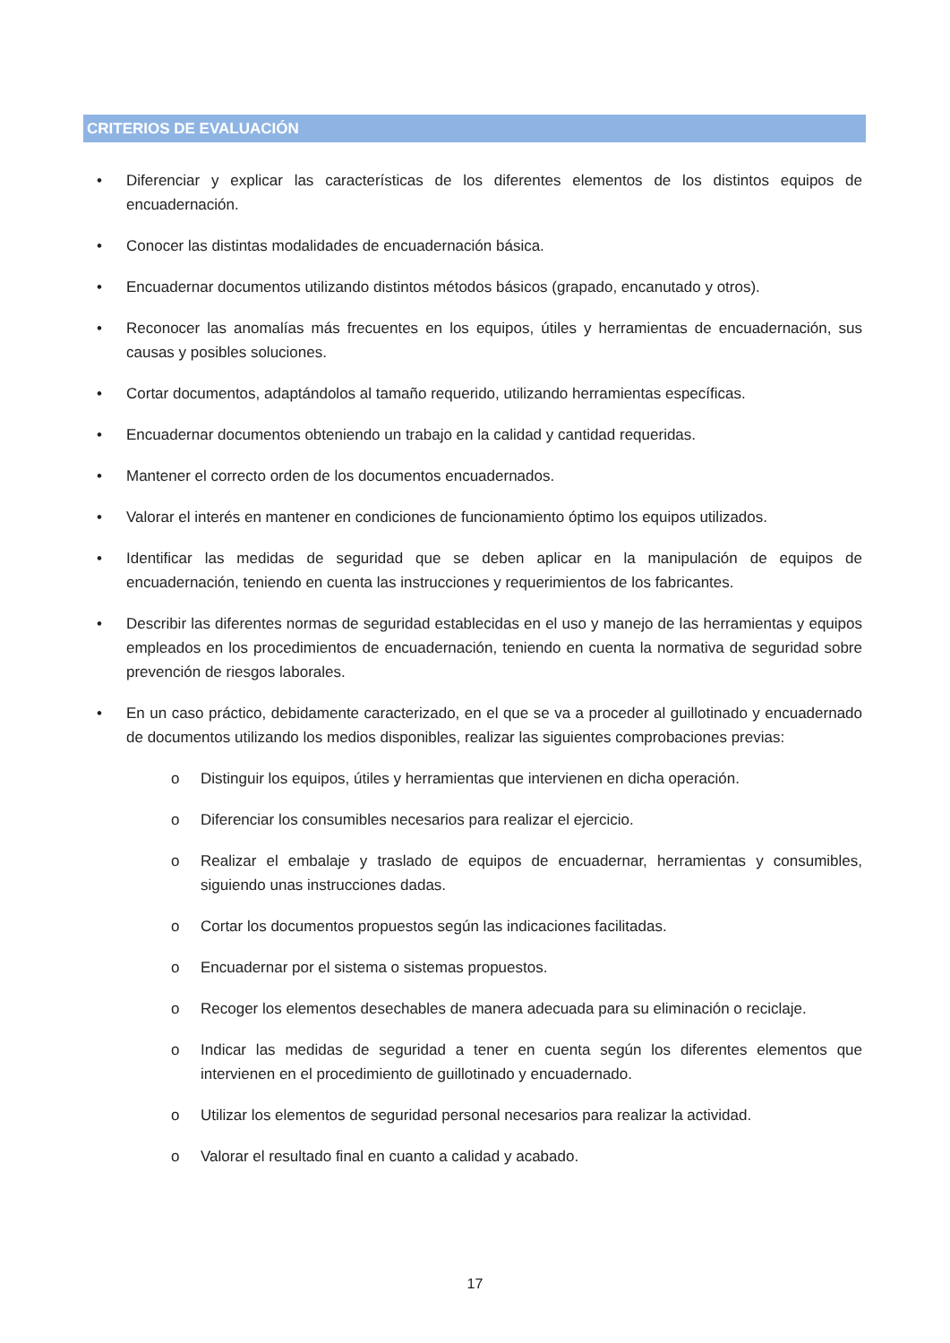CRITERIOS DE EVALUACIÓN
• Diferenciar y explicar las características de los diferentes elementos de los distintos equipos de encuadernación.
• Conocer las distintas modalidades de encuadernación básica.
• Encuadernar documentos utilizando distintos métodos básicos (grapado, encanutado y otros).
• Reconocer las anomalías más frecuentes en los equipos, útiles y herramientas de encuadernación, sus causas y posibles soluciones.
• Cortar documentos, adaptándolos al tamaño requerido, utilizando herramientas específicas.
• Encuadernar documentos obteniendo un trabajo en la calidad y cantidad requeridas.
• Mantener el correcto orden de los documentos encuadernados.
• Valorar el interés en mantener en condiciones de funcionamiento óptimo los equipos utilizados.
• Identificar las medidas de seguridad que se deben aplicar en la manipulación de equipos de encuadernación, teniendo en cuenta las instrucciones y requerimientos de los fabricantes.
• Describir las diferentes normas de seguridad establecidas en el uso y manejo de las herramientas y equipos empleados en los procedimientos de encuadernación, teniendo en cuenta la normativa de seguridad sobre prevención de riesgos laborales.
• En un caso práctico, debidamente caracterizado, en el que se va a proceder al guillotinado y encuadernado de documentos utilizando los medios disponibles, realizar las siguientes comprobaciones previas:
o Distinguir los equipos, útiles y herramientas que intervienen en dicha operación.
o Diferenciar los consumibles necesarios para realizar el ejercicio.
o Realizar el embalaje y traslado de equipos de encuadernar, herramientas y consumibles, siguiendo unas instrucciones dadas.
o Cortar los documentos propuestos según las indicaciones facilitadas.
o Encuadernar por el sistema o sistemas propuestos.
o Recoger los elementos desechables de manera adecuada para su eliminación o reciclaje.
o Indicar las medidas de seguridad a tener en cuenta según los diferentes elementos que intervienen en el procedimiento de guillotinado y encuadernado.
o Utilizar los elementos de seguridad personal necesarios para realizar la actividad.
o Valorar el resultado final en cuanto a calidad y acabado.
17